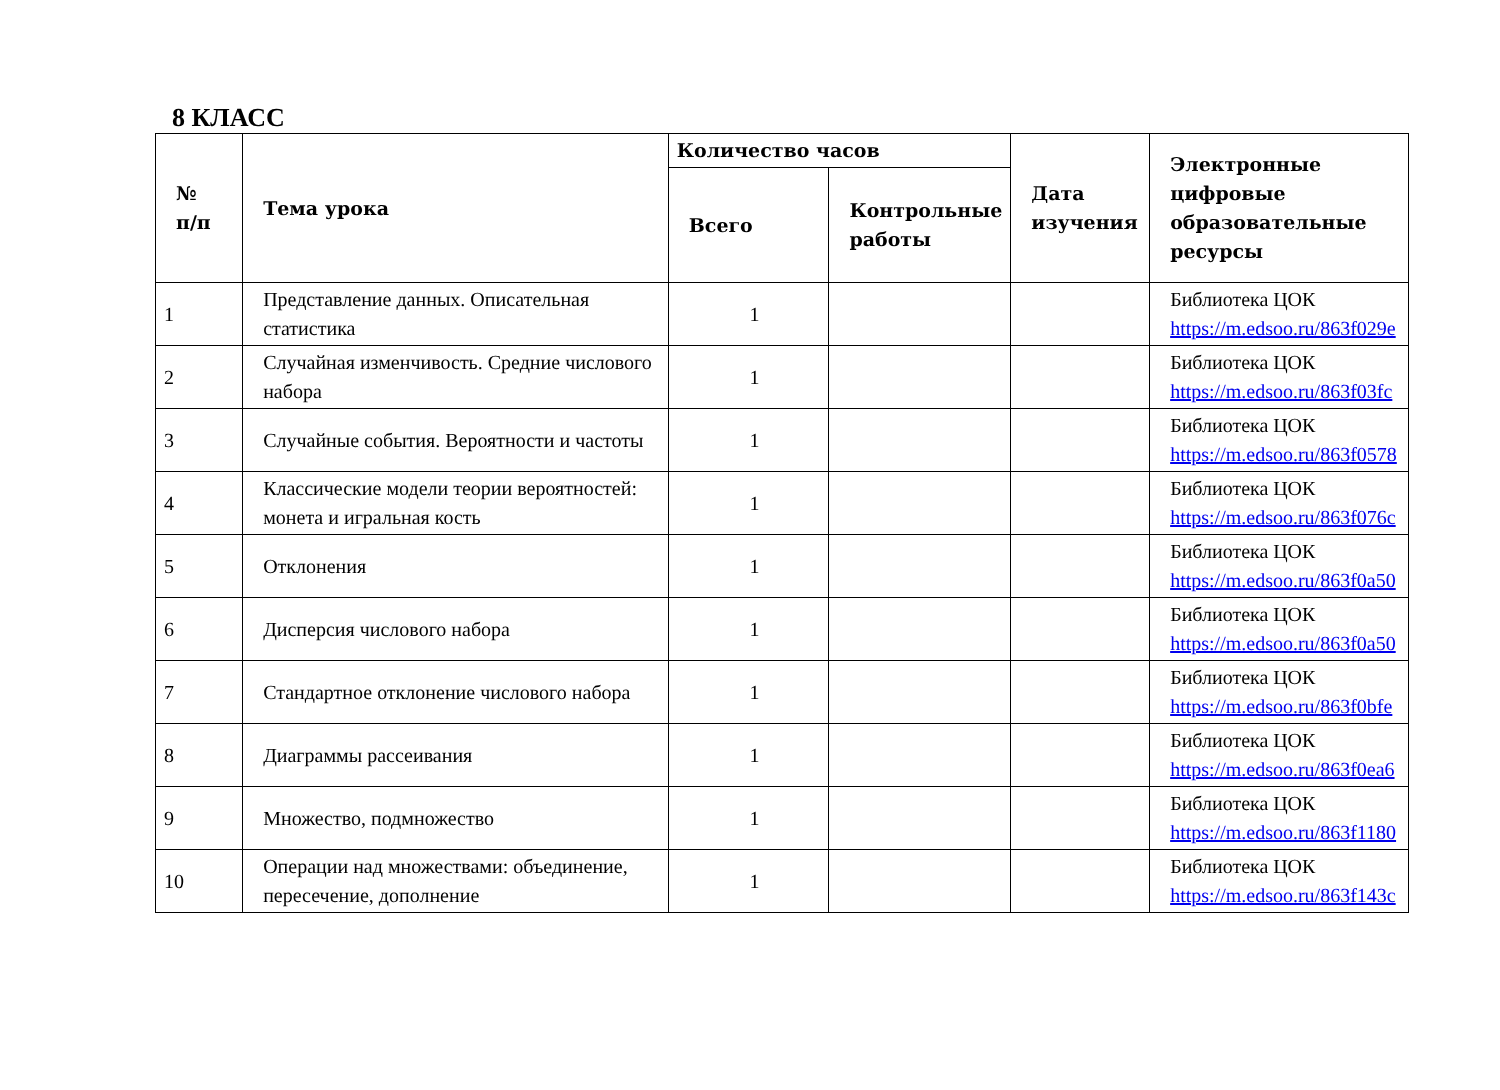8 КЛАСС
| № п/п | Тема урока | Количество часов | | Дата изучения | Электронные цифровые образовательные ресурсы |
| --- | --- | --- | --- | --- | --- |
| | | Всего | Контрольные работы | | |
| 1 | Представление данных. Описательная статистика | 1 | | | Библиотека ЦОК https://m.edsoo.ru/863f029e |
| 2 | Случайная изменчивость. Средние числового набора | 1 | | | Библиотека ЦОК https://m.edsoo.ru/863f03fc |
| 3 | Случайные события. Вероятности и частоты | 1 | | | Библиотека ЦОК https://m.edsoo.ru/863f0578 |
| 4 | Классические модели теории вероятностей: монета и игральная кость | 1 | | | Библиотека ЦОК https://m.edsoo.ru/863f076c |
| 5 | Отклонения | 1 | | | Библиотека ЦОК https://m.edsoo.ru/863f0a50 |
| 6 | Дисперсия числового набора | 1 | | | Библиотека ЦОК https://m.edsoo.ru/863f0a50 |
| 7 | Стандартное отклонение числового набора | 1 | | | Библиотека ЦОК https://m.edsoo.ru/863f0bfe |
| 8 | Диаграммы рассеивания | 1 | | | Библиотека ЦОК https://m.edsoo.ru/863f0ea6 |
| 9 | Множество, подмножество | 1 | | | Библиотека ЦОК https://m.edsoo.ru/863f1180 |
| 10 | Операции над множествами: объединение, пересечение, дополнение | 1 | | | Библиотека ЦОК https://m.edsoo.ru/863f143c |